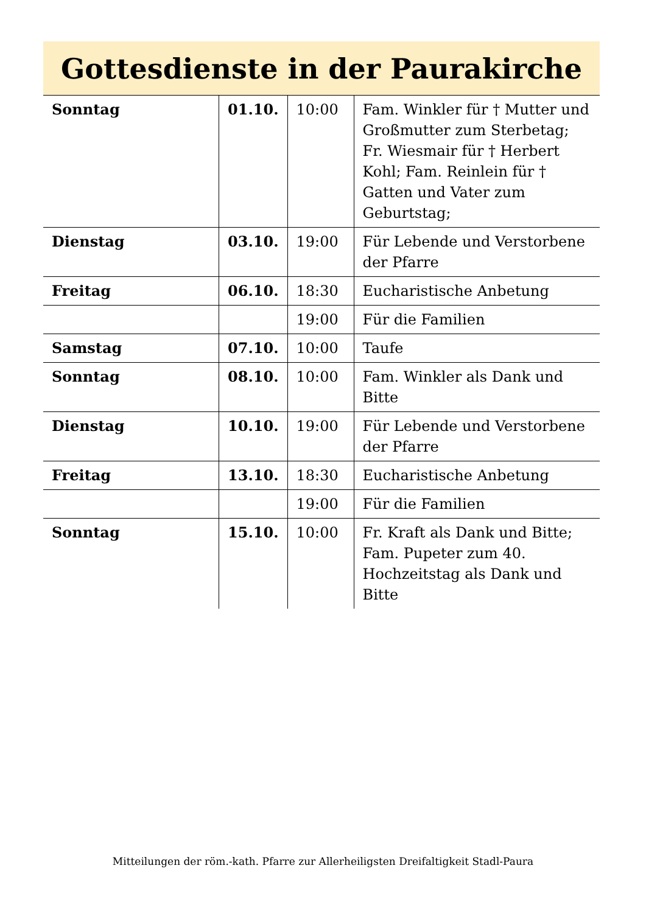Gottesdienste in der Paurakirche
| Sonntag | 01.10. | 10:00 | Fam. Winkler für † Mutter und Großmutter zum Sterbetag; Fr. Wiesmair für † Herbert Kohl; Fam. Reinlein für † Gatten und Vater zum Geburtstag; |
| Dienstag | 03.10. | 19:00 | Für Lebende und Verstorbene der Pfarre |
| Freitag | 06.10. | 18:30 | Eucharistische Anbetung |
| | | 19:00 | Für die Familien |
| Samstag | 07.10. | 10:00 | Taufe |
| Sonntag | 08.10. | 10:00 | Fam. Winkler als Dank und Bitte |
| Dienstag | 10.10. | 19:00 | Für Lebende und Verstorbene der Pfarre |
| Freitag | 13.10. | 18:30 | Eucharistische Anbetung |
| | | 19:00 | Für die Familien |
| Sonntag | 15.10. | 10:00 | Fr. Kraft als Dank und Bitte; Fam. Pupeter zum 40. Hochzeitstag als Dank und Bitte |
Mitteilungen der röm.-kath. Pfarre zur Allerheiligsten Dreifaltigkeit Stadl-Paura